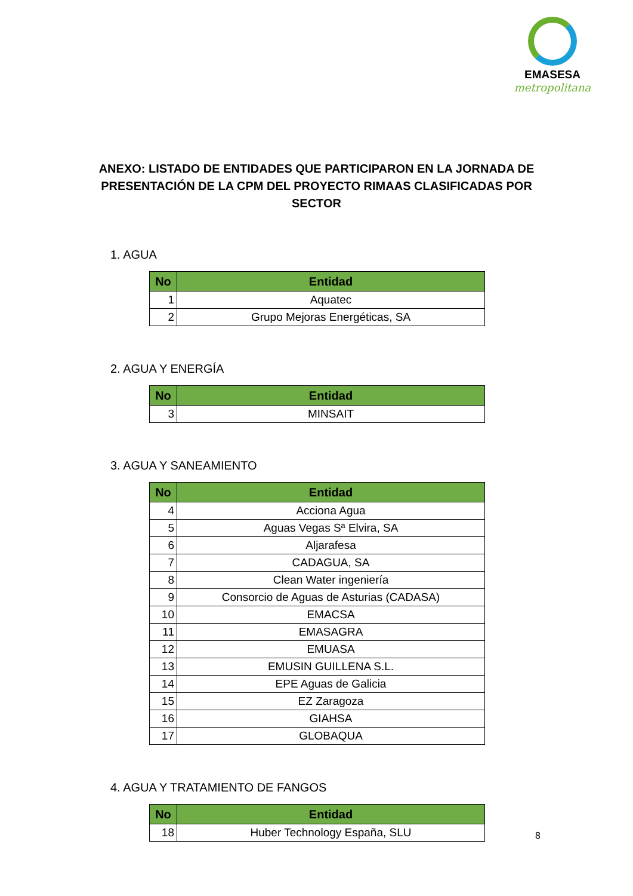EMASESA
metropolitana
ANEXO: LISTADO DE ENTIDADES QUE PARTICIPARON EN LA JORNADA DE PRESENTACIÓN DE LA CPM DEL PROYECTO RIMAAS CLASIFICADAS POR SECTOR
1. AGUA
| No | Entidad |
| --- | --- |
| 1 | Aquatec |
| 2 | Grupo Mejoras Energéticas, SA |
2. AGUA Y ENERGÍA
| No | Entidad |
| --- | --- |
| 3 | MINSAIT |
3. AGUA Y SANEAMIENTO
| No | Entidad |
| --- | --- |
| 4 | Acciona Agua |
| 5 | Aguas Vegas Sª Elvira, SA |
| 6 | Aljarafesa |
| 7 | CADAGUA, SA |
| 8 | Clean Water ingeniería |
| 9 | Consorcio de Aguas de Asturias (CADASA) |
| 10 | EMACSA |
| 11 | EMASAGRA |
| 12 | EMUASA |
| 13 | EMUSIN GUILLENA S.L. |
| 14 | EPE Aguas de Galicia |
| 15 | EZ Zaragoza |
| 16 | GIAHSA |
| 17 | GLOBAQUA |
4. AGUA Y TRATAMIENTO DE FANGOS
| No | Entidad |
| --- | --- |
| 18 | Huber Technology España, SLU |
8